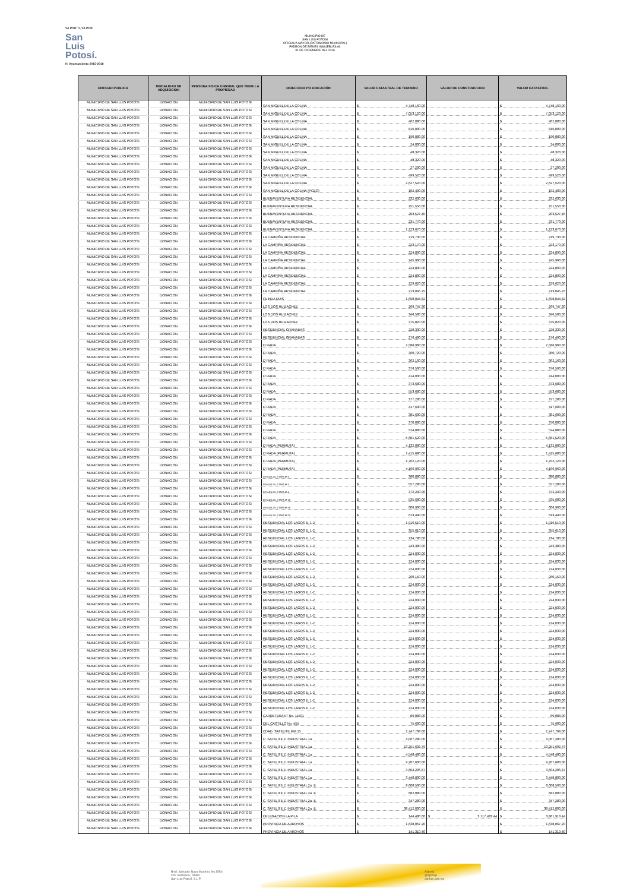VA POR TI, VA POR
San
Luis
Potosí.
H. Ayuntamiento 2015-2018
MUNICIPIO DE
SAN LUIS POTOSI
OFICIALIA MAYOR (PATRIMONIO MUNICIPAL)
PADRON DE BIENES INMUEBLES AL
31 DE DICIEMBRE DEL 2016
| ENTIDAD PUBLICA | MODALIDAD DE ADQUISICION | PERSONA FISICA O MORAL QUE TIENE LA PROPIEDAD | DIRECCION Y/O UBICACIÓN | VALOR CATASTRAL DE TERRENO | VALOR DE CONSTRUCCION | VALOR CATASTRAL |
| --- | --- | --- | --- | --- | --- | --- |
| MUNICIPIO DE SAN LUIS POTOSI | DONACION | MUNICIPIO DE SAN LUIS POTOSI | SAN MIGUEL DE LA COLINA | $ 4,748,160.00 | | $ 4,748,160.00 |
| MUNICIPIO DE SAN LUIS POTOSI | DONACION | MUNICIPIO DE SAN LUIS POTOSI | SAN MIGUEL DE LA COLINA | $ 7,053,120.00 | | $ 7,053,120.00 |
| MUNICIPIO DE SAN LUIS POTOSI | DONACION | MUNICIPIO DE SAN LUIS POTOSI | SAN MIGUEL DE LA COLINA | $ 462,080.00 | | $ 462,080.00 |
| MUNICIPIO DE SAN LUIS POTOSI | DONACION | MUNICIPIO DE SAN LUIS POTOSI | SAN MIGUEL DE LA COLINA | $ 816,000.00 | | $ 816,000.00 |
| MUNICIPIO DE SAN LUIS POTOSI | DONACION | MUNICIPIO DE SAN LUIS POTOSI | SAN MIGUEL DE LA COLINA | $ 190,080.00 | | $ 190,080.00 |
| MUNICIPIO DE SAN LUIS POTOSI | DONACION | MUNICIPIO DE SAN LUIS POTOSI | SAN MIGUEL DE LA COLINA | $ 24,000.00 | | $ 24,000.00 |
| MUNICIPIO DE SAN LUIS POTOSI | DONACION | MUNICIPIO DE SAN LUIS POTOSI | SAN MIGUEL DE LA COLINA | $ 48,320.00 | | $ 48,320.00 |
| MUNICIPIO DE SAN LUIS POTOSI | DONACION | MUNICIPIO DE SAN LUIS POTOSI | SAN MIGUEL DE LA COLINA | $ 48,320.00 | | $ 48,320.00 |
| MUNICIPIO DE SAN LUIS POTOSI | DONACION | MUNICIPIO DE SAN LUIS POTOSI | SAN MIGUEL DE LA COLINA | $ 27,200.00 | | $ 27,200.00 |
| MUNICIPIO DE SAN LUIS POTOSI | DONACION | MUNICIPIO DE SAN LUIS POTOSI | SAN MIGUEL DE LA COLINA | $ 499,520.00 | | $ 499,520.00 |
| MUNICIPIO DE SAN LUIS POTOSI | DONACION | MUNICIPIO DE SAN LUIS POTOSI | SAN MIGUEL DE LA COLINA | $ 2,627,520.00 | | $ 2,627,520.00 |
| MUNICIPIO DE SAN LUIS POTOSI | DONACION | MUNICIPIO DE SAN LUIS POTOSI | SAN MIGUEL DE LA COLINA (POZO) | $ 102,400.00 | | $ 102,400.00 |
| MUNICIPIO DE SAN LUIS POTOSI | DONACION | MUNICIPIO DE SAN LUIS POTOSI | BUENAVENTURA RESIDENCIAL | $ 232,630.00 | | $ 232,630.00 |
| MUNICIPIO DE SAN LUIS POTOSI | DONACION | MUNICIPIO DE SAN LUIS POTOSI | BUENAVENTURA RESIDENCIAL | $ 251,550.00 | | $ 251,550.00 |
| MUNICIPIO DE SAN LUIS POTOSI | DONACION | MUNICIPIO DE SAN LUIS POTOSI | BUENAVENTURA RESIDENCIAL | $ 203,527.45 | | $ 203,527.45 |
| MUNICIPIO DE SAN LUIS POTOSI | DONACION | MUNICIPIO DE SAN LUIS POTOSI | BUENAVENTURA RESIDENCIAL | $ 231,770.00 | | $ 231,770.00 |
| MUNICIPIO DE SAN LUIS POTOSI | DONACION | MUNICIPIO DE SAN LUIS POTOSI | BUENAVENTURA RESIDENCIAL | $ 1,223,670.00 | | $ 1,223,670.00 |
| MUNICIPIO DE SAN LUIS POTOSI | DONACION | MUNICIPIO DE SAN LUIS POTOSI | LA CAMPIÑA RESIDENCIAL | $ 219,730.00 | | $ 219,730.00 |
| MUNICIPIO DE SAN LUIS POTOSI | DONACION | MUNICIPIO DE SAN LUIS POTOSI | LA CAMPIÑA RESIDENCIAL | $ 223,170.00 | | $ 223,170.00 |
| MUNICIPIO DE SAN LUIS POTOSI | DONACION | MUNICIPIO DE SAN LUIS POTOSI | LA CAMPIÑA RESIDENCIAL | $ 224,890.00 | | $ 224,890.00 |
| MUNICIPIO DE SAN LUIS POTOSI | DONACION | MUNICIPIO DE SAN LUIS POTOSI | LA CAMPIÑA RESIDENCIAL | $ 245,960.00 | | $ 245,960.00 |
| MUNICIPIO DE SAN LUIS POTOSI | DONACION | MUNICIPIO DE SAN LUIS POTOSI | LA CAMPIÑA RESIDENCIAL | $ 224,890.00 | | $ 224,890.00 |
| MUNICIPIO DE SAN LUIS POTOSI | DONACION | MUNICIPIO DE SAN LUIS POTOSI | LA CAMPIÑA RESIDENCIAL | $ 224,890.00 | | $ 224,890.00 |
| MUNICIPIO DE SAN LUIS POTOSI | DONACION | MUNICIPIO DE SAN LUIS POTOSI | LA CAMPIÑA RESIDENCIAL | $ 229,620.00 | | $ 229,620.00 |
| MUNICIPIO DE SAN LUIS POTOSI | DONACION | MUNICIPIO DE SAN LUIS POTOSI | LA CAMPIÑA RESIDENCIAL | $ 213,045.25 | | $ 213,045.25 |
| MUNICIPIO DE SAN LUIS POTOSI | DONACION | MUNICIPIO DE SAN LUIS POTOSI | OLINDA DUIS | $ 1,698,044.82 | | $ 1,698,044.82 |
| MUNICIPIO DE SAN LUIS POTOSI | DONACION | MUNICIPIO DE SAN LUIS POTOSI | LOS DOS HUIZACHEZ | $ 269,747.30 | | $ 269,747.30 |
| MUNICIPIO DE SAN LUIS POTOSI | DONACION | MUNICIPIO DE SAN LUIS POTOSI | LOS DOS HUIZACHEZ | $ 346,580.00 | | $ 346,580.00 |
| MUNICIPIO DE SAN LUIS POTOSI | DONACION | MUNICIPIO DE SAN LUIS POTOSI | LOS DOS HUIZACHEZ | $ 375,820.00 | | $ 375,820.00 |
| MUNICIPIO DE SAN LUIS POTOSI | DONACION | MUNICIPIO DE SAN LUIS POTOSI | RESIDENCIAL GRANADAS | $ 228,330.00 | | $ 228,330.00 |
| MUNICIPIO DE SAN LUIS POTOSI | DONACION | MUNICIPIO DE SAN LUIS POTOSI | RESIDENCIAL GRANADAS | $ 276,490.00 | | $ 276,490.00 |
| MUNICIPIO DE SAN LUIS POTOSI | DONACION | MUNICIPIO DE SAN LUIS POTOSI | D´RADA | $ 2,586,960.00 | | $ 2,586,960.00 |
| MUNICIPIO DE SAN LUIS POTOSI | DONACION | MUNICIPIO DE SAN LUIS POTOSI | D´RADA | $ 360,720.00 | | $ 360,720.00 |
| MUNICIPIO DE SAN LUIS POTOSI | DONACION | MUNICIPIO DE SAN LUIS POTOSI | D´RADA | $ 362,160.00 | | $ 362,160.00 |
| MUNICIPIO DE SAN LUIS POTOSI | DONACION | MUNICIPIO DE SAN LUIS POTOSI | D´RADA | $ 376,560.00 | | $ 376,560.00 |
| MUNICIPIO DE SAN LUIS POTOSI | DONACION | MUNICIPIO DE SAN LUIS POTOSI | D´RADA | $ 414,000.00 | | $ 414,000.00 |
| MUNICIPIO DE SAN LUIS POTOSI | DONACION | MUNICIPIO DE SAN LUIS POTOSI | D´RADA | $ 373,680.00 | | $ 373,680.00 |
| MUNICIPIO DE SAN LUIS POTOSI | DONACION | MUNICIPIO DE SAN LUIS POTOSI | D´RADA | $ 553,680.00 | | $ 553,680.00 |
| MUNICIPIO DE SAN LUIS POTOSI | DONACION | MUNICIPIO DE SAN LUIS POTOSI | D´RADA | $ 377,280.00 | | $ 377,280.00 |
| MUNICIPIO DE SAN LUIS POTOSI | DONACION | MUNICIPIO DE SAN LUIS POTOSI | D´RADA | $ 417,600.00 | | $ 417,600.00 |
| MUNICIPIO DE SAN LUIS POTOSI | DONACION | MUNICIPIO DE SAN LUIS POTOSI | D´RADA | $ 381,600.00 | | $ 381,600.00 |
| MUNICIPIO DE SAN LUIS POTOSI | DONACION | MUNICIPIO DE SAN LUIS POTOSI | D´RADA | $ 370,080.00 | | $ 370,080.00 |
| MUNICIPIO DE SAN LUIS POTOSI | DONACION | MUNICIPIO DE SAN LUIS POTOSI | D´RADA | $ 524,880.00 | | $ 524,880.00 |
| MUNICIPIO DE SAN LUIS POTOSI | DONACION | MUNICIPIO DE SAN LUIS POTOSI | D´RADA | $ 5,681,520.00 | | $ 5,681,520.00 |
| MUNICIPIO DE SAN LUIS POTOSI | DONACION | MUNICIPIO DE SAN LUIS POTOSI | D´RADA (PERMUTA) | $ 4,132,080.00 | | $ 4,132,080.00 |
| MUNICIPIO DE SAN LUIS POTOSI | DONACION | MUNICIPIO DE SAN LUIS POTOSI | D´RADA (PERMUTA) | $ 1,415,680.00 | | $ 1,415,680.00 |
| MUNICIPIO DE SAN LUIS POTOSI | DONACION | MUNICIPIO DE SAN LUIS POTOSI | D´RADA (PERMUTA) | $ 1,702,120.00 | | $ 1,702,120.00 |
| MUNICIPIO DE SAN LUIS POTOSI | DONACION | MUNICIPIO DE SAN LUIS POTOSI | D´RADA (PERMUTA) | $ 4,166,960.00 | | $ 4,166,960.00 |
| MUNICIPIO DE SAN LUIS POTOSI | DONACION | MUNICIPIO DE SAN LUIS POTOSI | D´RADA 2A. ETAPA M-3 | $ 380,880.00 | | $ 380,880.00 |
| MUNICIPIO DE SAN LUIS POTOSI | DONACION | MUNICIPIO DE SAN LUIS POTOSI | D´RADA 2A. ETAPA M-3 | $ 557,280.00 | | $ 557,280.00 |
| MUNICIPIO DE SAN LUIS POTOSI | DONACION | MUNICIPIO DE SAN LUIS POTOSI | D´RADA 2A. ETAPA M-4 | $ 372,240.00 | | $ 372,240.00 |
| MUNICIPIO DE SAN LUIS POTOSI | DONACION | MUNICIPIO DE SAN LUIS POTOSI | D´RADA 2A. ETAPA M-18 | $ 535,680.00 | | $ 535,680.00 |
| MUNICIPIO DE SAN LUIS POTOSI | DONACION | MUNICIPIO DE SAN LUIS POTOSI | D´RADA 2A. ETAPA M-19 | $ 606,960.00 | | $ 606,960.00 |
| MUNICIPIO DE SAN LUIS POTOSI | DONACION | MUNICIPIO DE SAN LUIS POTOSI | D´RADA 2A. ETAPA M-20 | $ 613,440.00 | | $ 613,440.00 |
| MUNICIPIO DE SAN LUIS POTOSI | DONACION | MUNICIPIO DE SAN LUIS POTOSI | RESIDENCIAL LOS LAGOS E. 1-2 | $ 1,916,510.00 | | $ 1,916,510.00 |
| MUNICIPIO DE SAN LUIS POTOSI | DONACION | MUNICIPIO DE SAN LUIS POTOSI | RESIDENCIAL LOS LAGOS E. 1-2 | $ 355,610.00 | | $ 355,610.00 |
| MUNICIPIO DE SAN LUIS POTOSI | DONACION | MUNICIPIO DE SAN LUIS POTOSI | RESIDENCIAL LOS LAGOS E. 1-2 | $ 234,780.00 | | $ 234,780.00 |
| MUNICIPIO DE SAN LUIS POTOSI | DONACION | MUNICIPIO DE SAN LUIS POTOSI | RESIDENCIAL LOS LAGOS E. 1-2 | $ 243,380.00 | | $ 243,380.00 |
| MUNICIPIO DE SAN LUIS POTOSI | DONACION | MUNICIPIO DE SAN LUIS POTOSI | RESIDENCIAL LOS LAGOS E. 1-2 | $ 224,030.00 | | $ 224,030.00 |
| MUNICIPIO DE SAN LUIS POTOSI | DONACION | MUNICIPIO DE SAN LUIS POTOSI | RESIDENCIAL LOS LAGOS E. 1-2 | $ 224,030.00 | | $ 224,030.00 |
| MUNICIPIO DE SAN LUIS POTOSI | DONACION | MUNICIPIO DE SAN LUIS POTOSI | RESIDENCIAL LOS LAGOS E. 1-2 | $ 224,030.00 | | $ 224,030.00 |
| MUNICIPIO DE SAN LUIS POTOSI | DONACION | MUNICIPIO DE SAN LUIS POTOSI | RESIDENCIAL LOS LAGOS E. 1-2 | $ 260,150.00 | | $ 260,150.00 |
| MUNICIPIO DE SAN LUIS POTOSI | DONACION | MUNICIPIO DE SAN LUIS POTOSI | RESIDENCIAL LOS LAGOS E. 1-2 | $ 224,030.00 | | $ 224,030.00 |
| MUNICIPIO DE SAN LUIS POTOSI | DONACION | MUNICIPIO DE SAN LUIS POTOSI | RESIDENCIAL LOS LAGOS E. 1-2 | $ 224,030.00 | | $ 224,030.00 |
| MUNICIPIO DE SAN LUIS POTOSI | DONACION | MUNICIPIO DE SAN LUIS POTOSI | RESIDENCIAL LOS LAGOS E. 1-2 | $ 224,030.00 | | $ 224,030.00 |
| MUNICIPIO DE SAN LUIS POTOSI | DONACION | MUNICIPIO DE SAN LUIS POTOSI | RESIDENCIAL LOS LAGOS E. 1-2 | $ 224,030.00 | | $ 224,030.00 |
| MUNICIPIO DE SAN LUIS POTOSI | DONACION | MUNICIPIO DE SAN LUIS POTOSI | RESIDENCIAL LOS LAGOS E. 1-2 | $ 224,030.00 | | $ 224,030.00 |
| MUNICIPIO DE SAN LUIS POTOSI | DONACION | MUNICIPIO DE SAN LUIS POTOSI | RESIDENCIAL LOS LAGOS E. 1-2 | $ 224,030.00 | | $ 224,030.00 |
| MUNICIPIO DE SAN LUIS POTOSI | DONACION | MUNICIPIO DE SAN LUIS POTOSI | RESIDENCIAL LOS LAGOS E. 1-2 | $ 224,030.00 | | $ 224,030.00 |
| MUNICIPIO DE SAN LUIS POTOSI | DONACION | MUNICIPIO DE SAN LUIS POTOSI | RESIDENCIAL LOS LAGOS E. 1-2 | $ 224,030.00 | | $ 224,030.00 |
| MUNICIPIO DE SAN LUIS POTOSI | DONACION | MUNICIPIO DE SAN LUIS POTOSI | RESIDENCIAL LOS LAGOS E. 1-2 | $ 224,030.00 | | $ 224,030.00 |
| MUNICIPIO DE SAN LUIS POTOSI | DONACION | MUNICIPIO DE SAN LUIS POTOSI | RESIDENCIAL LOS LAGOS E. 1-2 | $ 224,030.00 | | $ 224,030.00 |
| MUNICIPIO DE SAN LUIS POTOSI | DONACION | MUNICIPIO DE SAN LUIS POTOSI | RESIDENCIAL LOS LAGOS E. 1-2 | $ 224,030.00 | | $ 224,030.00 |
| MUNICIPIO DE SAN LUIS POTOSI | DONACION | MUNICIPIO DE SAN LUIS POTOSI | RESIDENCIAL LOS LAGOS E. 1-2 | $ 224,030.00 | | $ 224,030.00 |
| MUNICIPIO DE SAN LUIS POTOSI | DONACION | MUNICIPIO DE SAN LUIS POTOSI | RESIDENCIAL LOS LAGOS E. 1-2 | $ 224,030.00 | | $ 224,030.00 |
| MUNICIPIO DE SAN LUIS POTOSI | DONACION | MUNICIPIO DE SAN LUIS POTOSI | RESIDENCIAL LOS LAGOS E. 1-2 | $ 224,030.00 | | $ 224,030.00 |
| MUNICIPIO DE SAN LUIS POTOSI | DONACION | MUNICIPIO DE SAN LUIS POTOSI | RESIDENCIAL LOS LAGOS E. 1-2 | $ 224,030.00 | | $ 224,030.00 |
| MUNICIPIO DE SAN LUIS POTOSI | DONACION | MUNICIPIO DE SAN LUIS POTOSI | RESIDENCIAL LOS LAGOS E. 1-2 | $ 224,030.00 | | $ 224,030.00 |
| MUNICIPIO DE SAN LUIS POTOSI | DONACION | MUNICIPIO DE SAN LUIS POTOSI | RESIDENCIAL LOS LAGOS E. 1-2 | $ 224,030.00 | | $ 224,030.00 |
| MUNICIPIO DE SAN LUIS POTOSI | DONACION | MUNICIPIO DE SAN LUIS POTOSI | CARRETERA 57 No. 11501 | $ 89,088.00 | | $ 89,088.00 |
| MUNICIPIO DE SAN LUIS POTOSI | DONACION | MUNICIPIO DE SAN LUIS POTOSI | DEL CASTILLO No. 455 | $ 75,600.00 | | $ 75,600.00 |
| MUNICIPIO DE SAN LUIS POTOSI | DONACION | MUNICIPIO DE SAN LUIS POTOSI | CDAD. SATELITE MM 15 | $ 2,747,768.00 | | $ 2,747,768.00 |
| MUNICIPIO DE SAN LUIS POTOSI | DONACION | MUNICIPIO DE SAN LUIS POTOSI | C. SATELITE Z. INDUSTRIAL 1a. | $ 4,067,280.00 | | $ 4,067,280.00 |
| MUNICIPIO DE SAN LUIS POTOSI | DONACION | MUNICIPIO DE SAN LUIS POTOSI | C. SATELITE Z. INDUSTRIAL 1a. | $ 13,251,692.79 | | $ 13,251,692.79 |
| MUNICIPIO DE SAN LUIS POTOSI | DONACION | MUNICIPIO DE SAN LUIS POTOSI | C. SATELITE Z. INDUSTRIAL 1a. | $ 4,548,480.00 | | $ 4,548,480.00 |
| MUNICIPIO DE SAN LUIS POTOSI | DONACION | MUNICIPIO DE SAN LUIS POTOSI | C. SATELITE Z. INDUSTRIAL 1a. | $ 9,207,600.00 | | $ 9,207,600.00 |
| MUNICIPIO DE SAN LUIS POTOSI | DONACION | MUNICIPIO DE SAN LUIS POTOSI | C. SATELITE Z. INDUSTRIAL 1a. | $ 3,604,206.87 | | $ 3,604,206.87 |
| MUNICIPIO DE SAN LUIS POTOSI | DONACION | MUNICIPIO DE SAN LUIS POTOSI | C. SATELITE Z. INDUSTRIAL 1a. | $ 3,448,800.00 | | $ 3,448,800.00 |
| MUNICIPIO DE SAN LUIS POTOSI | DONACION | MUNICIPIO DE SAN LUIS POTOSI | C. SATELITE Z. INDUSTRIAL 2a. E. | $ 8,608,560.00 | | $ 8,608,560.00 |
| MUNICIPIO DE SAN LUIS POTOSI | DONACION | MUNICIPIO DE SAN LUIS POTOSI | C. SATELITE Z. INDUSTRIAL 2a. E. | $ 682,080.00 | | $ 682,080.00 |
| MUNICIPIO DE SAN LUIS POTOSI | DONACION | MUNICIPIO DE SAN LUIS POTOSI | C. SATELITE Z. INDUSTRIAL 2a. E. | $ 347,280.00 | | $ 347,280.00 |
| MUNICIPIO DE SAN LUIS POTOSI | DONACION | MUNICIPIO DE SAN LUIS POTOSI | C. SATELITE Z. INDUSTRIAL 2a. E. | $ 38,412,000.00 | | $ 38,412,000.00 |
| MUNICIPIO DE SAN LUIS POTOSI | DONACION | MUNICIPIO DE SAN LUIS POTOSI | DELEGACION LA PILA | $ 144,480.00 | $ 3,717,433.44 | $ 3,861,913.44 |
| MUNICIPIO DE SAN LUIS POTOSI | DONACION | MUNICIPIO DE SAN LUIS POTOSI | PROVINCIA DE ARROYOS | $ 1,638,067.20 | | $ 1,638,067.20 |
| MUNICIPIO DE SAN LUIS POTOSI | DONACION | MUNICIPIO DE SAN LUIS POTOSI | PROVINCIA DE ARROYOS | $ 141,310.40 | | $ 141,310.40 |
Blvd. Salvador Nava Martínez No.1580,
Col. Santuario, 78380.
San Luis Potosí, S.L.P.
Aytoslp
@aytoslp
sanluis.gob.mx